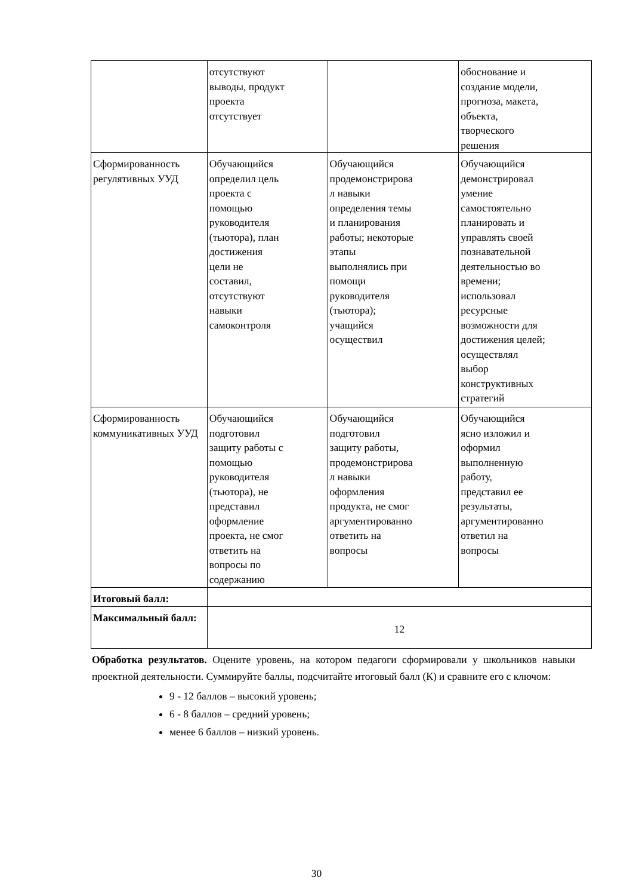| | отсутствуют выводы, продукт проекта отсутствует | | обоснование и создание модели, прогноза, макета, объекта, творческого решения |
| Сформированность регулятивных УУД | Обучающийся определил цель проекта с помощью руководителя (тьютора), план достижения цели не составил, отсутствуют навыки самоконтроля | Обучающийся продемонстрирова л навыки определения темы и планирования работы; некоторые этапы выполнялись при помощи руководителя (тьютора); учащийся осуществил | Обучающийся демонстрировал умение самостоятельно планировать и управлять своей познавательной деятельностью во времени; использовал ресурсные возможности для достижения целей; осуществлял выбор конструктивных стратегий |
| Сформированность коммуникативных УУД | Обучающийся подготовил защиту работы с помощью руководителя (тьютора), не представил оформление проекта, не смог ответить на вопросы по содержанию | Обучающийся подготовил защиту работы, продемонстрирова л навыки оформления продукта, не смог аргументированно ответить на вопросы | Обучающийся ясно изложил и оформил выполненную работу, представил ее результаты, аргументированно ответил на вопросы |
| Итоговый балл: | | | |
| Максимальный балл: | 12 | | |
Обработка результатов. Оцените уровень, на котором педагоги сформировали у школьников навыки проектной деятельности. Суммируйте баллы, подсчитайте итоговый балл (К) и сравните его с ключом:
9 - 12 баллов – высокий уровень;
6 - 8 баллов – средний уровень;
менее 6 баллов – низкий уровень.
30